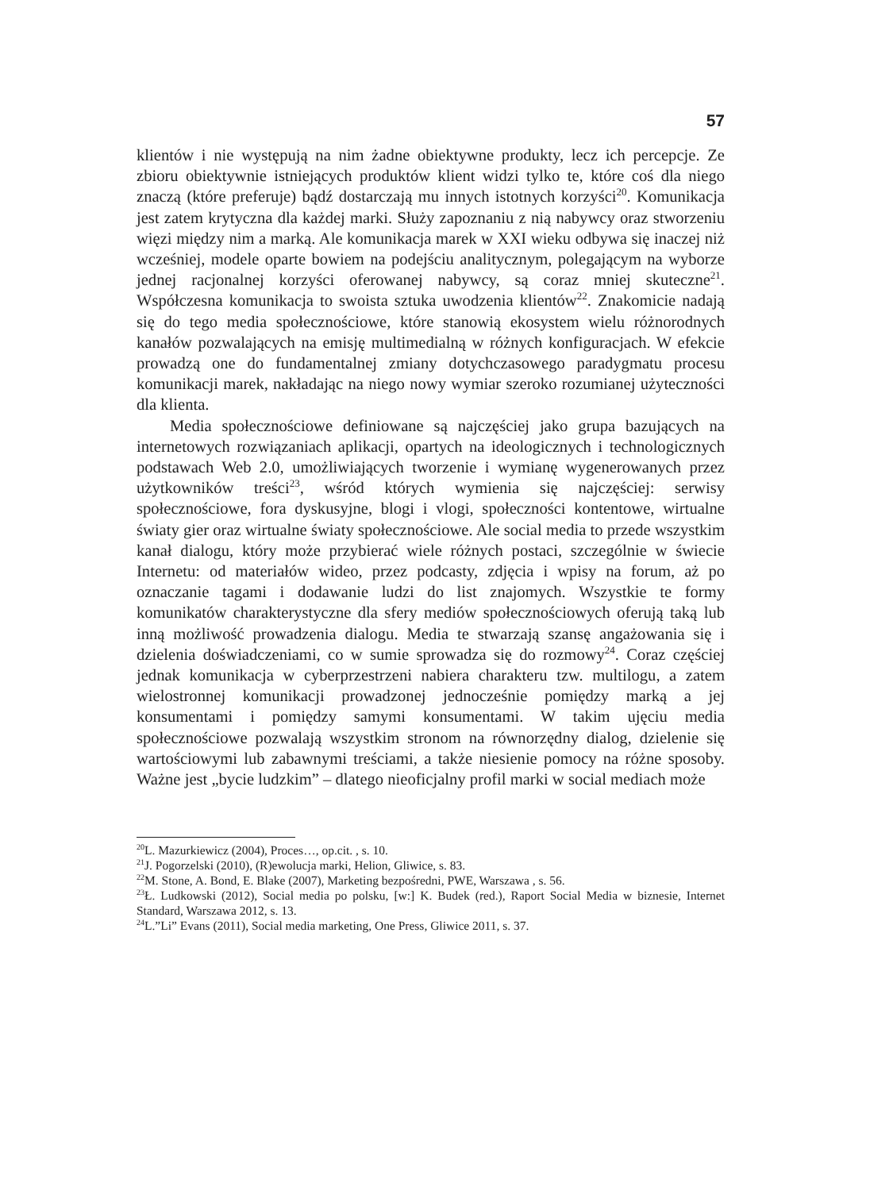57
klientów i nie występują na nim żadne obiektywne produkty, lecz ich percepcje. Ze zbioru obiektywnie istniejących produktów klient widzi tylko te, które coś dla niego znaczą (które preferuje) bądź dostarczają mu innych istotnych korzyści<sup>20</sup>. Komunikacja jest zatem krytyczna dla każdej marki. Służy zapoznaniu z nią nabywcy oraz stworzeniu więzi między nim a marką. Ale komunikacja marek w XXI wieku odbywa się inaczej niż wcześniej, modele oparte bowiem na podejściu analitycznym, polegającym na wyborze jednej racjonalnej korzyści oferowanej nabywcy, są coraz mniej skuteczne<sup>21</sup>. Współczesna komunikacja to swoista sztuka uwodzenia klientów<sup>22</sup>. Znakomicie nadają się do tego media społecznościowe, które stanowią ekosystem wielu różnorodnych kanałów pozwalających na emisję multimedialną w różnych konfiguracjach. W efekcie prowadzą one do fundamentalnej zmiany dotychczasowego paradygmatu procesu komunikacji marek, nakładając na niego nowy wymiar szeroko rozumianej użyteczności dla klienta.
Media społecznościowe definiowane są najczęściej jako grupa bazujących na internetowych rozwiązaniach aplikacji, opartych na ideologicznych i technologicznych podstawach Web 2.0, umożliwiających tworzenie i wymianę wygenerowanych przez użytkowników treści<sup>23</sup>, wśród których wymienia się najczęściej: serwisy społecznościowe, fora dyskusyjne, blogi i vlogi, społeczności kontentowe, wirtualne światy gier oraz wirtualne światy społecznościowe. Ale social media to przede wszystkim kanał dialogu, który może przybierać wiele różnych postaci, szczególnie w świecie Internetu: od materiałów wideo, przez podcasty, zdjęcia i wpisy na forum, aż po oznaczanie tagami i dodawanie ludzi do list znajomych. Wszystkie te formy komunikatów charakterystyczne dla sfery mediów społecznościowych oferują taką lub inną możliwość prowadzenia dialogu. Media te stwarzają szansę angażowania się i dzielenia doświadczeniami, co w sumie sprowadza się do rozmowy<sup>24</sup>. Coraz częściej jednak komunikacja w cyberprzestrzeni nabiera charakteru tzw. multilogu, a zatem wielostronnej komunikacji prowadzonej jednocześnie pomiędzy marką a jej konsumentami i pomiędzy samymi konsumentami. W takim ujęciu media społecznościowe pozwalają wszystkim stronom na równorzędny dialog, dzielenie się wartościowymi lub zabawnymi treściami, a także niesienie pomocy na różne sposoby. Ważne jest „bycie ludzkim” – dlatego nieoficjalny profil marki w social mediach może
<sup>20</sup> L. Mazurkiewicz (2004), Proces…, op.cit. , s. 10.
<sup>21</sup> J. Pogorzelski (2010), (R)ewolucja marki, Helion, Gliwice, s. 83.
<sup>22</sup> M. Stone, A. Bond, E. Blake (2007), Marketing bezpośredni, PWE, Warszawa , s. 56.
<sup>23</sup> Ł. Ludkowski (2012), Social media po polsku, [w:] K. Budek (red.), Raport Social Media w biznesie, Internet Standard, Warszawa 2012, s. 13.
<sup>24</sup> L.”Li” Evans (2011), Social media marketing, One Press, Gliwice 2011, s. 37.